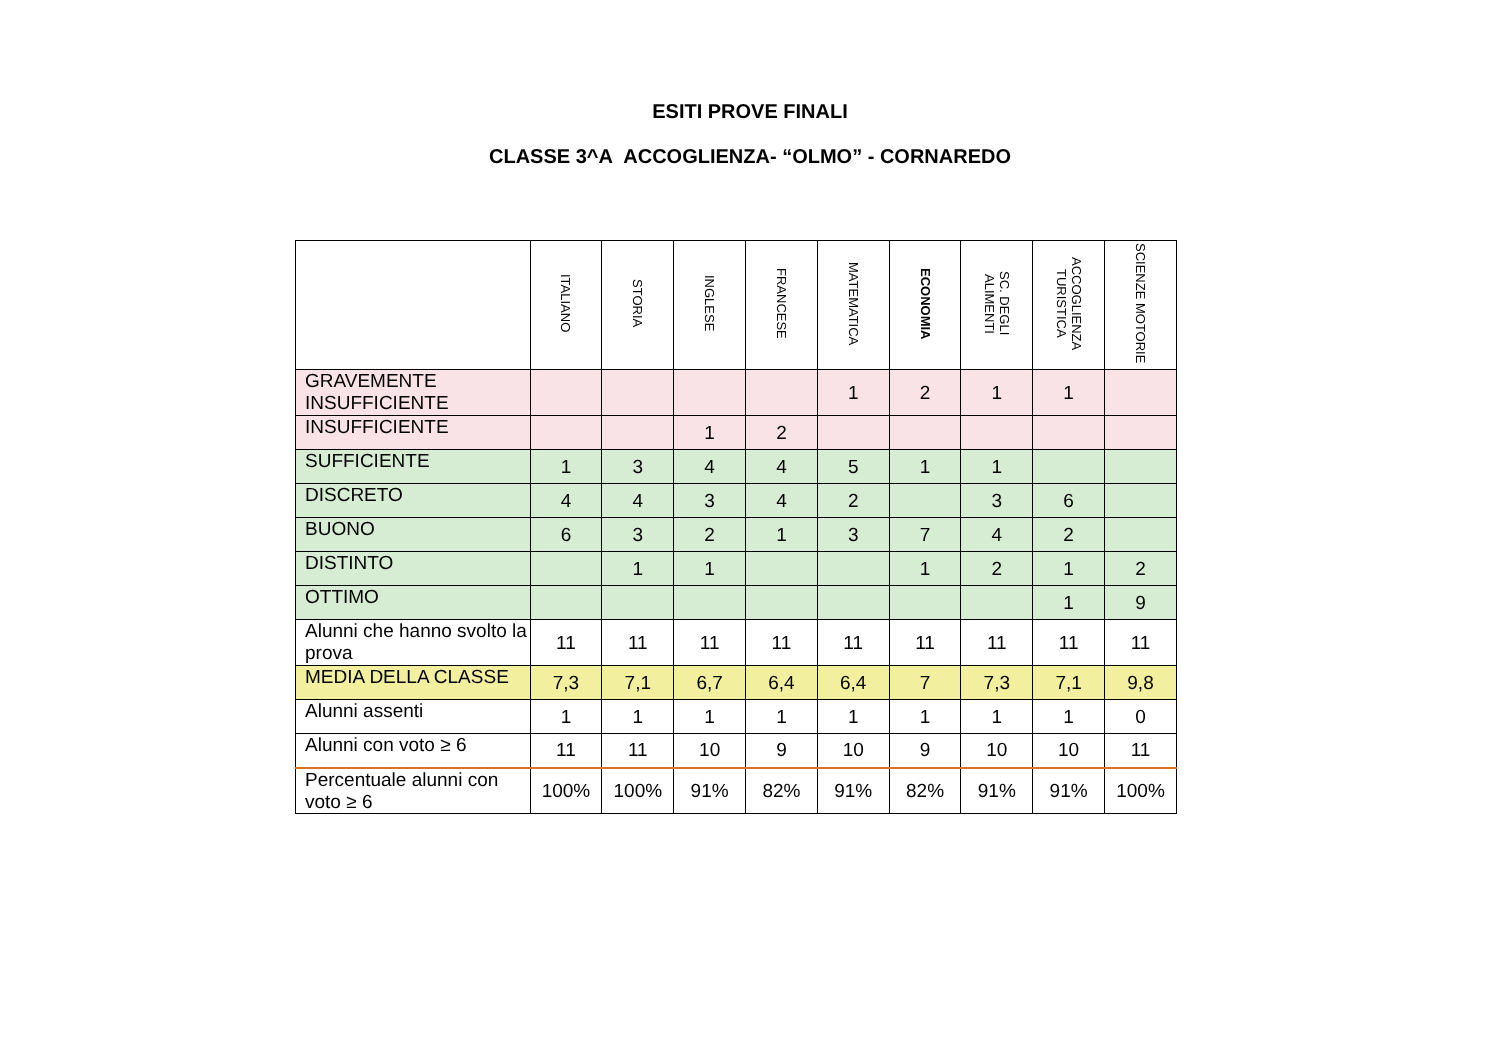ESITI PROVE FINALI
CLASSE 3^A ACCOGLIENZA- “OLMO” - CORNAREDO
| | ITALIANO | STORIA | INGLESE | FRANCESE | MATEMATICA | ECONOMIA | SC. DEGLI ALIMENTI | ACCOGLIENZA TURISTICA | SCIENZE MOTORIE |
| --- | --- | --- | --- | --- | --- | --- | --- | --- | --- |
| GRAVEMENTE INSUFFICIENTE | | | | | 1 | 2 | 1 | 1 | |
| INSUFFICIENTE | | | 1 | 2 | | | | | |
| SUFFICIENTE | 1 | 3 | 4 | 4 | 5 | 1 | 1 | | |
| DISCRETO | 4 | 4 | 3 | 4 | 2 | | 3 | 6 | |
| BUONO | 6 | 3 | 2 | 1 | 3 | 7 | 4 | 2 | |
| DISTINTO | | 1 | 1 | | | 1 | 2 | 1 | 2 |
| OTTIMO | | | | | | | | 1 | 9 |
| Alunni che hanno svolto la prova | 11 | 11 | 11 | 11 | 11 | 11 | 11 | 11 | 11 |
| MEDIA DELLA CLASSE | 7,3 | 7,1 | 6,7 | 6,4 | 6,4 | 7 | 7,3 | 7,1 | 9,8 |
| Alunni assenti | 1 | 1 | 1 | 1 | 1 | 1 | 1 | 1 | 0 |
| Alunni con voto ≥ 6 | 11 | 11 | 10 | 9 | 10 | 9 | 10 | 10 | 11 |
| Percentuale alunni con voto ≥ 6 | 100% | 100% | 91% | 82% | 91% | 82% | 91% | 91% | 100% |